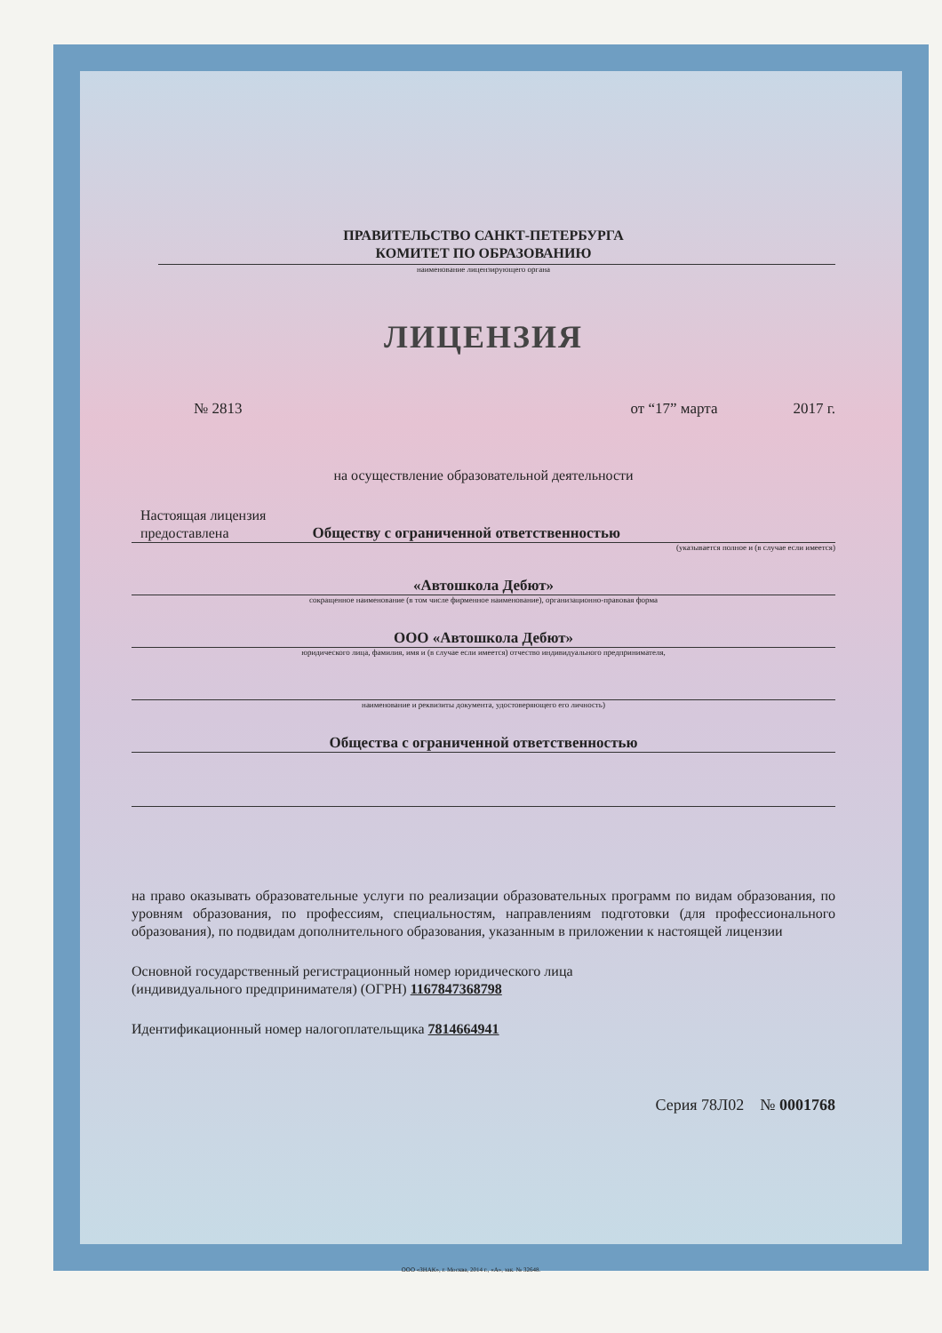ПРАВИТЕЛЬСТВО САНКТ-ПЕТЕРБУРГА
КОМИТЕТ ПО ОБРАЗОВАНИЮ
наименование лицензирующего органа
ЛИЦЕНЗИЯ
№ 2813 от “17” марта 2017 г.
на осуществление образовательной деятельности
Настоящая лицензия
предоставлена Обществу с ограниченной ответственностью
(указывается полное и (в случае если имеется)
«Автошкола Дебют»
сокращенное наименование (в том числе фирменное наименование), организационно-правовая форма
ООО «Автошкола Дебют»
юридического лица, фамилия, имя и (в случае если имеется) отчество индивидуального предпринимателя,
наименование и реквизиты документа, удостоверяющего его личность)
Общества с ограниченной ответственностью
на право оказывать образовательные услуги по реализации образовательных программ по видам образования, по уровням образования, по профессиям, специальностям, направлениям подготовки (для профессионального образования), по подвидам дополнительного образования, указанным в приложении к настоящей лицензии
Основной государственный регистрационный номер юридического лица
(индивидуального предпринимателя) (ОГРН) 1167847368798
Идентификационный номер налогоплательщика 7814664941
Серия 78Л02 № 0001768
ООО «ЗНАК», г. Москва, 2014 г., «А», зак. № 32648.